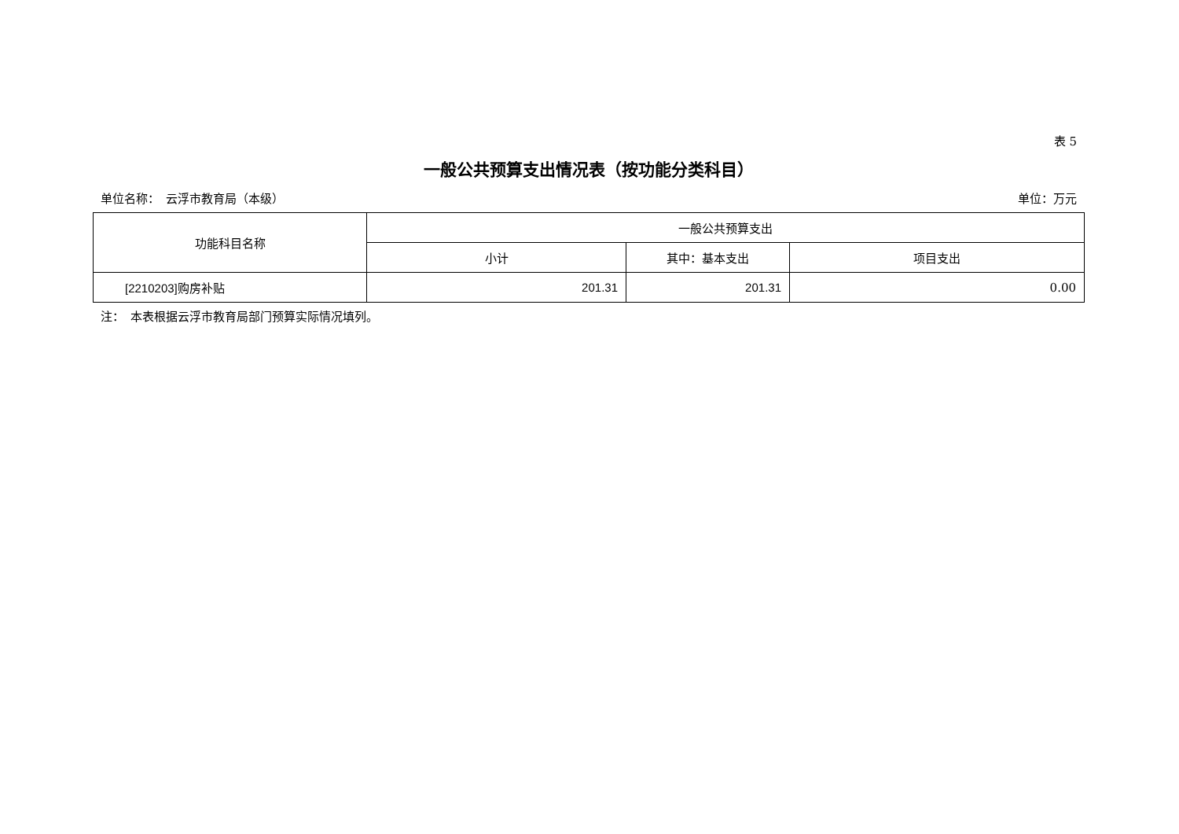表 5
一般公共预算支出情况表（按功能分类科目）
单位名称：　云浮市教育局（本级） 单位：万元
| 功能科目名称 | 一般公共预算支出 | | |
| --- | --- | --- | --- |
| | 小计 | 其中：基本支出 | 项目支出 |
| [2210203] 购房补贴 | 201.31 | 201.31 | 0.00 |
注：　本表根据云浮市教育局部门预算实际情况填列。